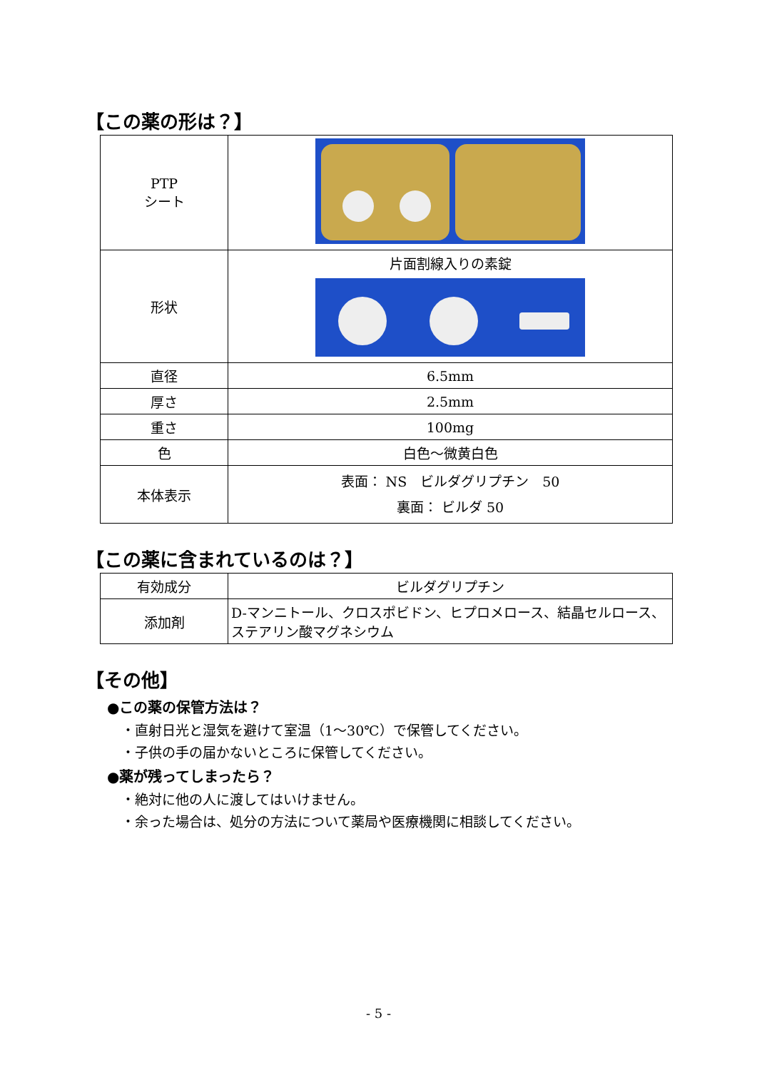【この薬の形は？】
| PTP シート | |
| 形状 | 片面割線入りの素錠 |
| 直径 | 6.5mm |
| 厚さ | 2.5mm |
| 重さ | 100mg |
| 色 | 白色～微黄白色 |
| 本体表示 | 表面： NS ビルダグリプチン 50 裏面： ビルダ 50 |
【この薬に含まれているのは？】
| 有効成分 | ビルダグリプチン |
| 添加剤 | D-マンニトール、クロスポビドン、ヒプロメロース、結晶セルロース、ステアリン酸マグネシウム |
【その他】
●この薬の保管方法は？
・直射日光と湿気を避けて室温（1～30℃）で保管してください。
・子供の手の届かないところに保管してください。
●薬が残ってしまったら？
・絶対に他の人に渡してはいけません。
・余った場合は、処分の方法について薬局や医療機関に相談してください。
- 5 -